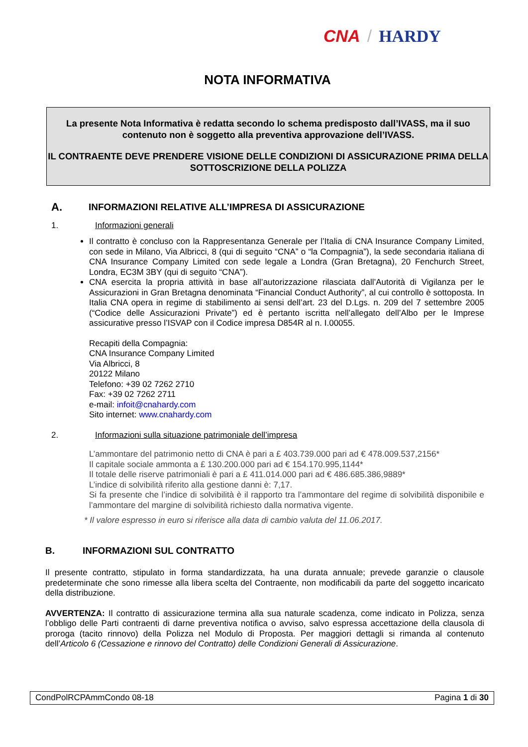CNA / HARDY
NOTA INFORMATIVA
La presente Nota Informativa è redatta secondo lo schema predisposto dall’IVASS, ma il suo contenuto non è soggetto alla preventiva approvazione dell’IVASS.
IL CONTRAENTE DEVE PRENDERE VISIONE DELLE CONDIZIONI DI ASSICURAZIONE PRIMA DELLA SOTTOSCRIZIONE DELLA POLIZZA
A. INFORMAZIONI RELATIVE ALL’IMPRESA DI ASSICURAZIONE
1. Informazioni generali
Il contratto è concluso con la Rappresentanza Generale per l’Italia di CNA Insurance Company Limited, con sede in Milano, Via Albricci, 8 (qui di seguito “CNA” o “la Compagnia”), la sede secondaria italiana di CNA Insurance Company Limited con sede legale a Londra (Gran Bretagna), 20 Fenchurch Street, Londra, EC3M 3BY (qui di seguito “CNA”).
CNA esercita la propria attività in base all’autorizzazione rilasciata dall’Autorità di Vigilanza per le Assicurazioni in Gran Bretagna denominata “Financial Conduct Authority”, al cui controllo è sottoposta. In Italia CNA opera in regime di stabilimento ai sensi dell’art. 23 del D.Lgs. n. 209 del 7 settembre 2005 (“Codice delle Assicurazioni Private”) ed è pertanto iscritta nell’allegato dell’Albo per le Imprese assicurative presso l’ISVAP con il Codice impresa D854R al n. I.00055.
Recapiti della Compagnia:
CNA Insurance Company Limited
Via Albricci, 8
20122 Milano
Telefono: +39 02 7262 2710
Fax: +39 02 7262 2711
e-mail: infoit@cnahardy.com
Sito internet: www.cnahardy.com
2. Informazioni sulla situazione patrimoniale dell’impresa
L’ammontare del patrimonio netto di CNA è pari a £ 403.739.000 pari ad € 478.009.537,2156*
Il capitale sociale ammonta a £ 130.200.000 pari ad € 154.170.995,1144*
Il totale delle riserve patrimoniali è pari a £ 411.014.000 pari ad € 486.685.386,9889*
L’indice di solvibilità riferito alla gestione danni è: 7,17.
Si fa presente che l’indice di solvibilità è il rapporto tra l’ammontare del regime di solvibilità disponibile e l’ammontare del margine di solvibilità richiesto dalla normativa vigente.
* Il valore espresso in euro si riferisce alla data di cambio valuta del 11.06.2017.
B. INFORMAZIONI SUL CONTRATTO
Il presente contratto, stipulato in forma standardizzata, ha una durata annuale; prevede garanzie o clausole predeterminate che sono rimesse alla libera scelta del Contraente, non modificabili da parte del soggetto incaricato della distribuzione.
AVVERTENZA: Il contratto di assicurazione termina alla sua naturale scadenza, come indicato in Polizza, senza l’obbligo delle Parti contraenti di darne preventiva notifica o avviso, salvo espressa accettazione della clausola di proroga (tacito rinnovo) della Polizza nel Modulo di Proposta. Per maggiori dettagli si rimanda al contenuto dell’Articolo 6 (Cessazione e rinnovo del Contratto) delle Condizioni Generali di Assicurazione.
CondPolRCPAmmCondo 08-18 Pagina 1 di 30